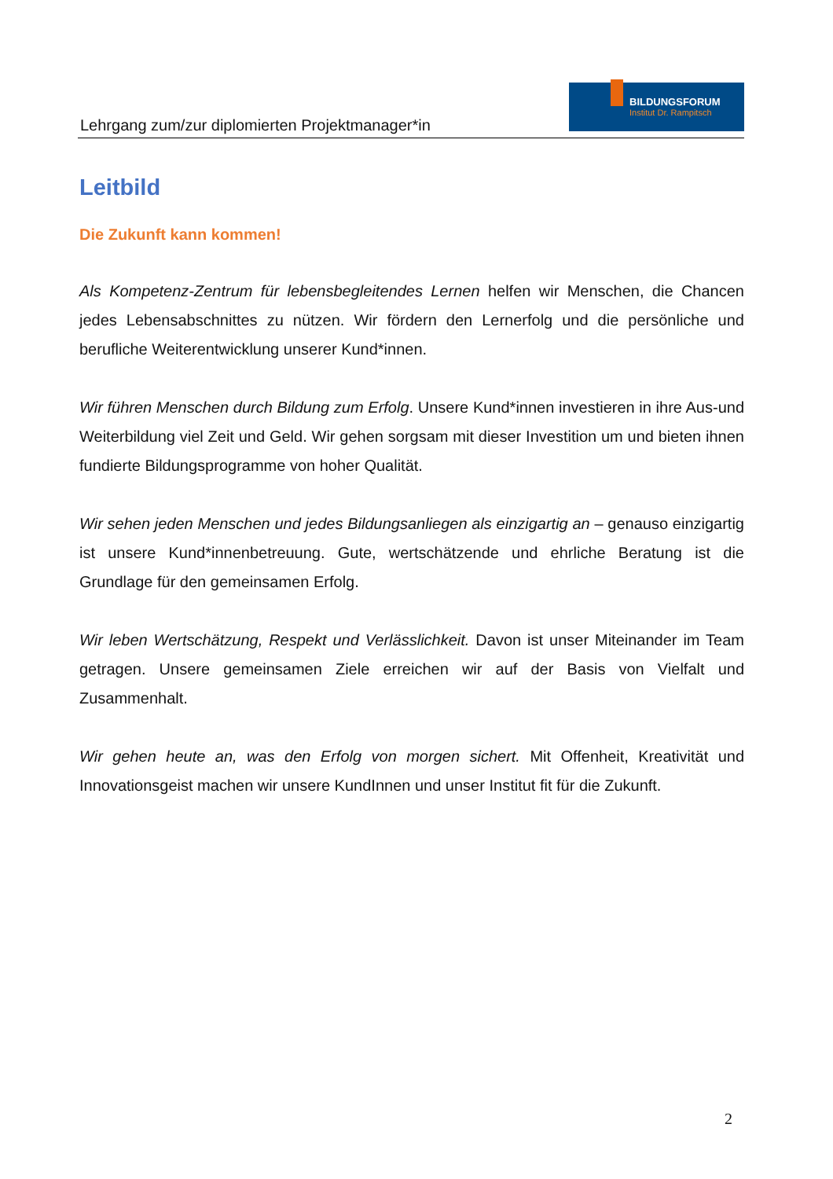Lehrgang zum/zur diplomierten Projektmanager*in
BILDUNGSFORUM
Institut Dr. Rampitsch
Leitbild
Die Zukunft kann kommen!
Als Kompetenz-Zentrum für lebensbegleitendes Lernen helfen wir Menschen, die Chancen jedes Lebensabschnittes zu nützen. Wir fördern den Lernerfolg und die persönliche und berufliche Weiterentwicklung unserer Kund*innen.
Wir führen Menschen durch Bildung zum Erfolg. Unsere Kund*innen investieren in ihre Aus-und Weiterbildung viel Zeit und Geld. Wir gehen sorgsam mit dieser Investition um und bieten ihnen fundierte Bildungsprogramme von hoher Qualität.
Wir sehen jeden Menschen und jedes Bildungsanliegen als einzigartig an – genauso einzigartig ist unsere Kund*innenbetreuung. Gute, wertschätzende und ehrliche Beratung ist die Grundlage für den gemeinsamen Erfolg.
Wir leben Wertschätzung, Respekt und Verlässlichkeit. Davon ist unser Miteinander im Team getragen. Unsere gemeinsamen Ziele erreichen wir auf der Basis von Vielfalt und Zusammenhalt.
Wir gehen heute an, was den Erfolg von morgen sichert. Mit Offenheit, Kreativität und Innovationsgeist machen wir unsere KundInnen und unser Institut fit für die Zukunft.
2